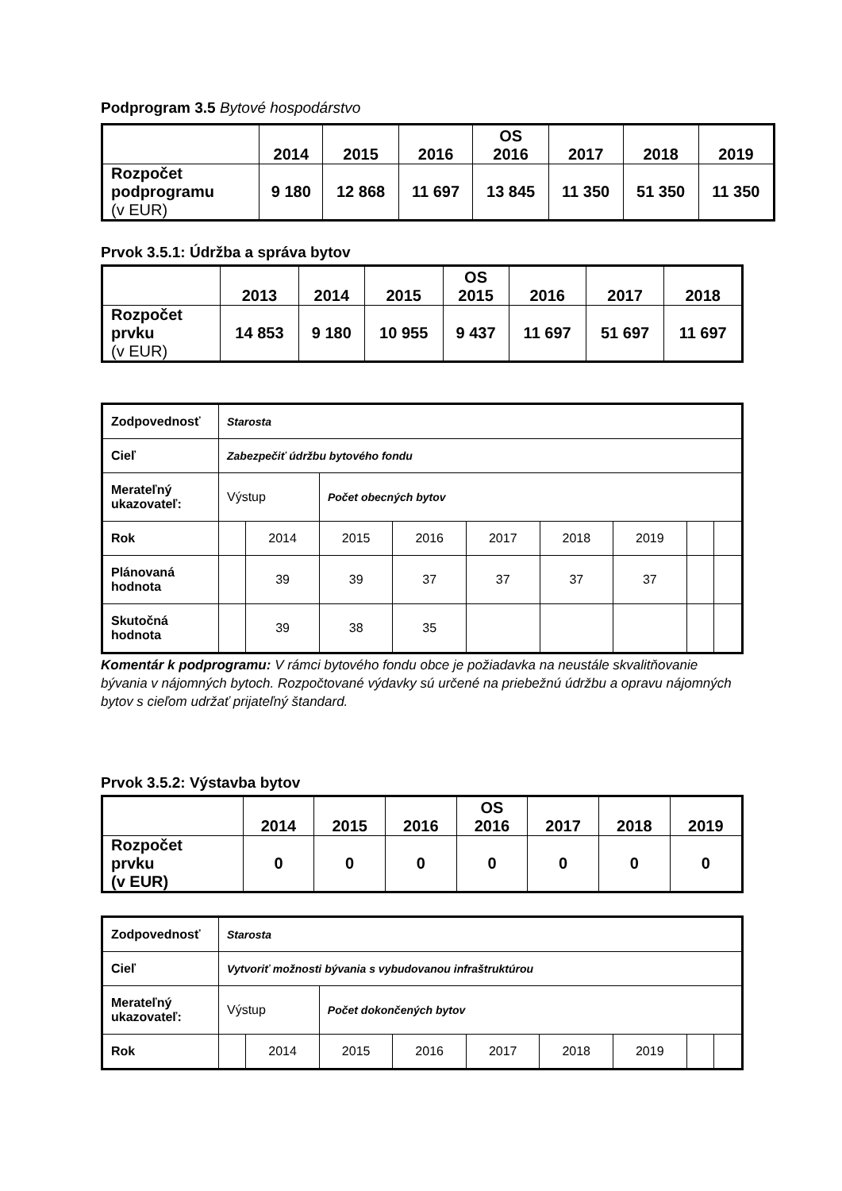Podprogram 3.5 Bytové hospodárstvo
| | 2014 | 2015 | 2016 | OS 2016 | 2017 | 2018 | 2019 |
| --- | --- | --- | --- | --- | --- | --- | --- |
| Rozpočet podprogramu (v EUR) | 9 180 | 12 868 | 11 697 | 13 845 | 11 350 | 51 350 | 11 350 |
Prvok 3.5.1: Údržba a správa bytov
| | 2013 | 2014 | 2015 | OS 2015 | 2016 | 2017 | 2018 |
| --- | --- | --- | --- | --- | --- | --- | --- |
| Rozpočet prvku (v EUR) | 14 853 | 9 180 | 10 955 | 9 437 | 11 697 | 51 697 | 11 697 |
| Zodpovednosť | Starosta | | | | | | | | |
| Cieľ | Zabezpečiť údržbu bytového fondu | | | | | | | | |
| Merateľný ukazovateľ: | Výstup | | Počet obecných bytov | | | | | | |
| Rok | | 2014 | 2015 | 2016 | 2017 | 2018 | 2019 | | |
| Plánovaná hodnota | | 39 | 39 | 37 | 37 | 37 | 37 | | |
| Skutočná hodnota | | 39 | 38 | 35 | | | | | |
Komentár k podprogramu: V rámci bytového fondu obce je požiadavka na neustále skvalitňovanie bývania v nájomných bytoch. Rozpočtované výdavky sú určené na priebežnú údržbu a opravu nájomných bytov s cieľom udržať prijateľný štandard.
Prvok 3.5.2: Výstavba bytov
| | 2014 | 2015 | 2016 | OS 2016 | 2017 | 2018 | 2019 |
| --- | --- | --- | --- | --- | --- | --- | --- |
| Rozpočet prvku (v EUR) | 0 | 0 | 0 | 0 | 0 | 0 | 0 |
| Zodpovednosť | Starosta | | | | | | | | |
| Cieľ | Vytvoriť možnosti bývania s vybudovanou infraštruktúrou | | | | | | | | |
| Merateľný ukazovateľ: | Výstup | | Počet dokončených bytov | | | | | | |
| Rok | | 2014 | 2015 | 2016 | 2017 | 2018 | 2019 | | |